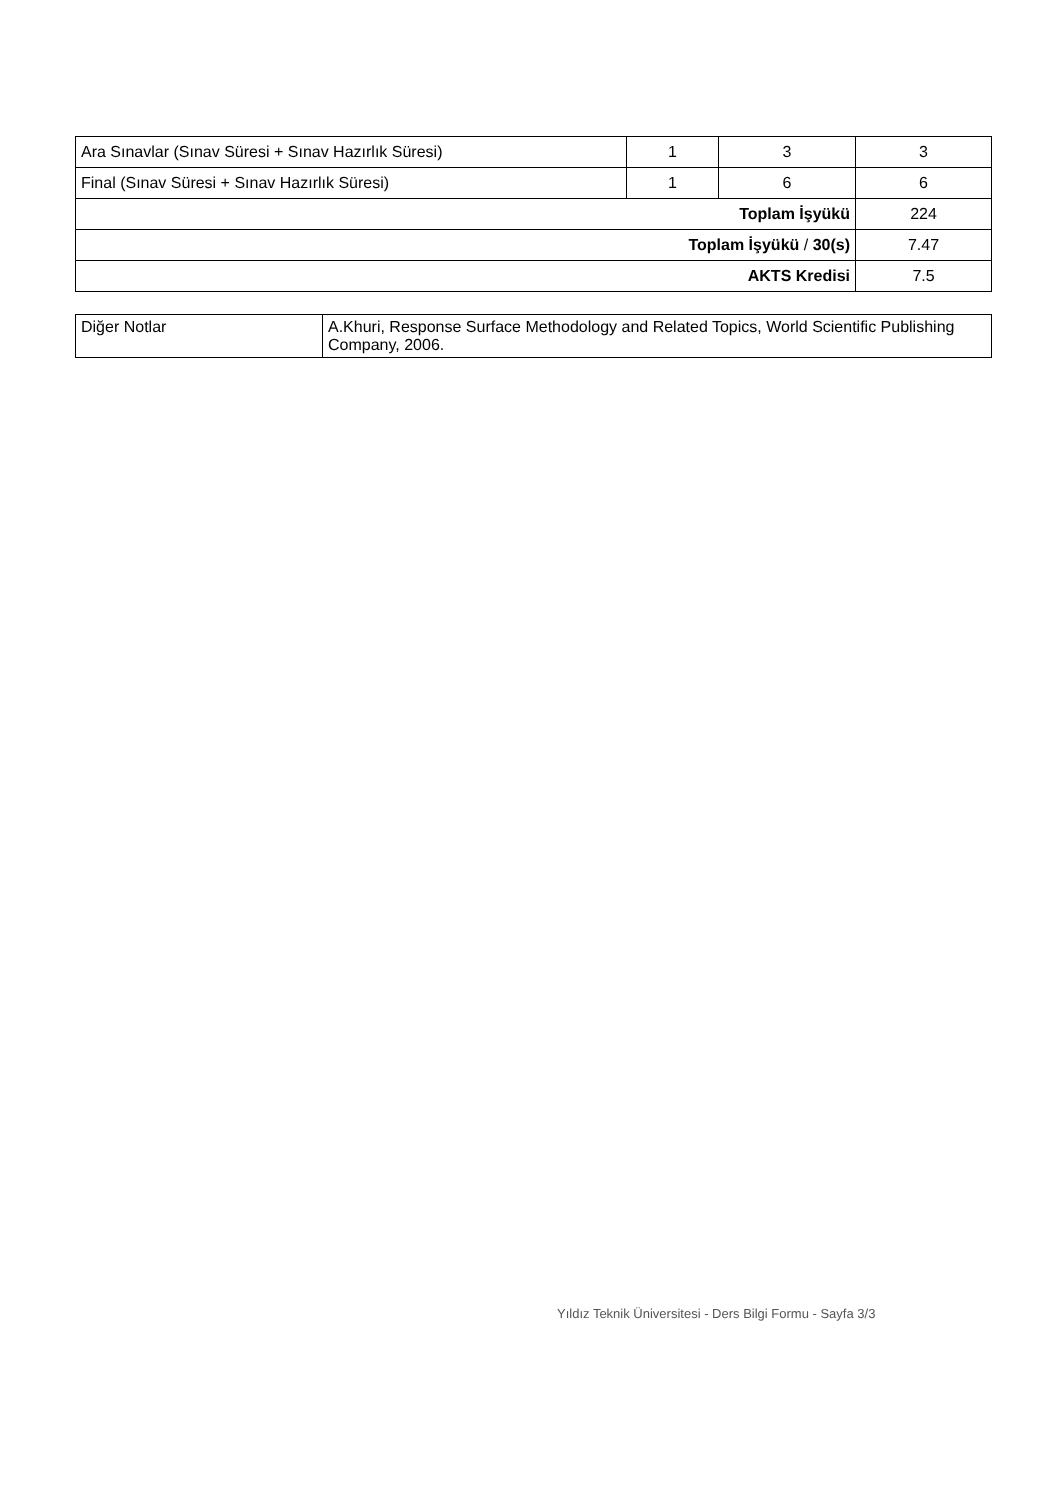| Ara Sınavlar (Sınav Süresi + Sınav Hazırlık Süresi) | 1 | 3 | 3 |
| Final (Sınav Süresi + Sınav Hazırlık Süresi) | 1 | 6 | 6 |
| Toplam İşyükü | | | 224 |
| Toplam İşyükü / 30(s) | | | 7.47 |
| AKTS Kredisi | | | 7.5 |
| Diğer Notlar | A.Khuri, Response Surface Methodology and Related Topics, World Scientific Publishing Company, 2006. |
Yıldız Teknik Üniversitesi - Ders Bilgi Formu - Sayfa 3/3